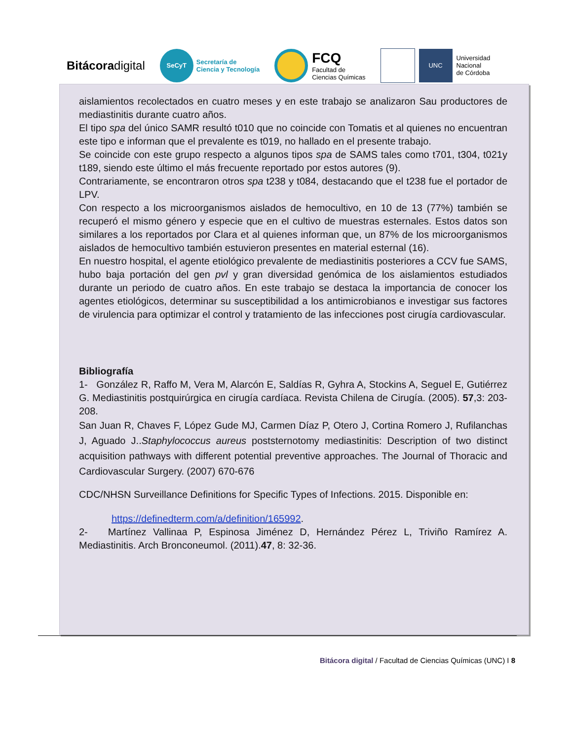Bitácoradigital
SeCyT Secretaría de
Ciencia y Tecnología
FCQ
Facultad de
Ciencias Químicas
UNC Universidad
Nacional
de Córdoba
aislamientos recolectados en cuatro meses y en este trabajo se analizaron Sau productores de mediastinitis durante cuatro años.
El tipo spa del único SAMR resultó t010 que no coincide con Tomatis et al quienes no encuentran este tipo e informan que el prevalente es t019, no hallado en el presente trabajo.
Se coincide con este grupo respecto a algunos tipos spa de SAMS tales como t701, t304, t021y t189, siendo este último el más frecuente reportado por estos autores (9).
Contrariamente, se encontraron otros spa t238 y t084, destacando que el t238 fue el portador de LPV.
Con respecto a los microorganismos aislados de hemocultivo, en 10 de 13 (77%) también se recuperó el mismo género y especie que en el cultivo de muestras esternales. Estos datos son similares a los reportados por Clara et al quienes informan que, un 87% de los microorganismos aislados de hemocultivo también estuvieron presentes en material esternal (16).
En nuestro hospital, el agente etiológico prevalente de mediastinitis posteriores a CCV fue SAMS, hubo baja portación del gen pvl y gran diversidad genómica de los aislamientos estudiados durante un periodo de cuatro años. En este trabajo se destaca la importancia de conocer los agentes etiológicos, determinar su susceptibilidad a los antimicrobianos e investigar sus factores de virulencia para optimizar el control y tratamiento de las infecciones post cirugía cardiovascular.
Bibliografía
1- González R, Raffo M, Vera M, Alarcón E, Saldías R, Gyhra A, Stockins A, Seguel E, Gutiérrez G. Mediastinitis postquirúrgica en cirugía cardíaca. Revista Chilena de Cirugía. (2005). 57,3: 203-208.
San Juan R, Chaves F, López Gude MJ, Carmen Díaz P, Otero J, Cortina Romero J, Rufilanchas J, Aguado J..Staphylococcus aureus poststernotomy mediastinitis: Description of two distinct acquisition pathways with different potential preventive approaches. The Journal of Thoracic and Cardiovascular Surgery. (2007) 670-676
CDC/NHSN Surveillance Definitions for Specific Types of Infections. 2015. Disponible en:
https://definedterm.com/a/definition/165992.
2- Martínez Vallinaa P, Espinosa Jiménez D, Hernández Pérez L, Triviño Ramírez A. Mediastinitis. Arch Bronconeumol. (2011).47, 8: 32-36.
Bitácora digital / Facultad de Ciencias Químicas (UNC) I 8